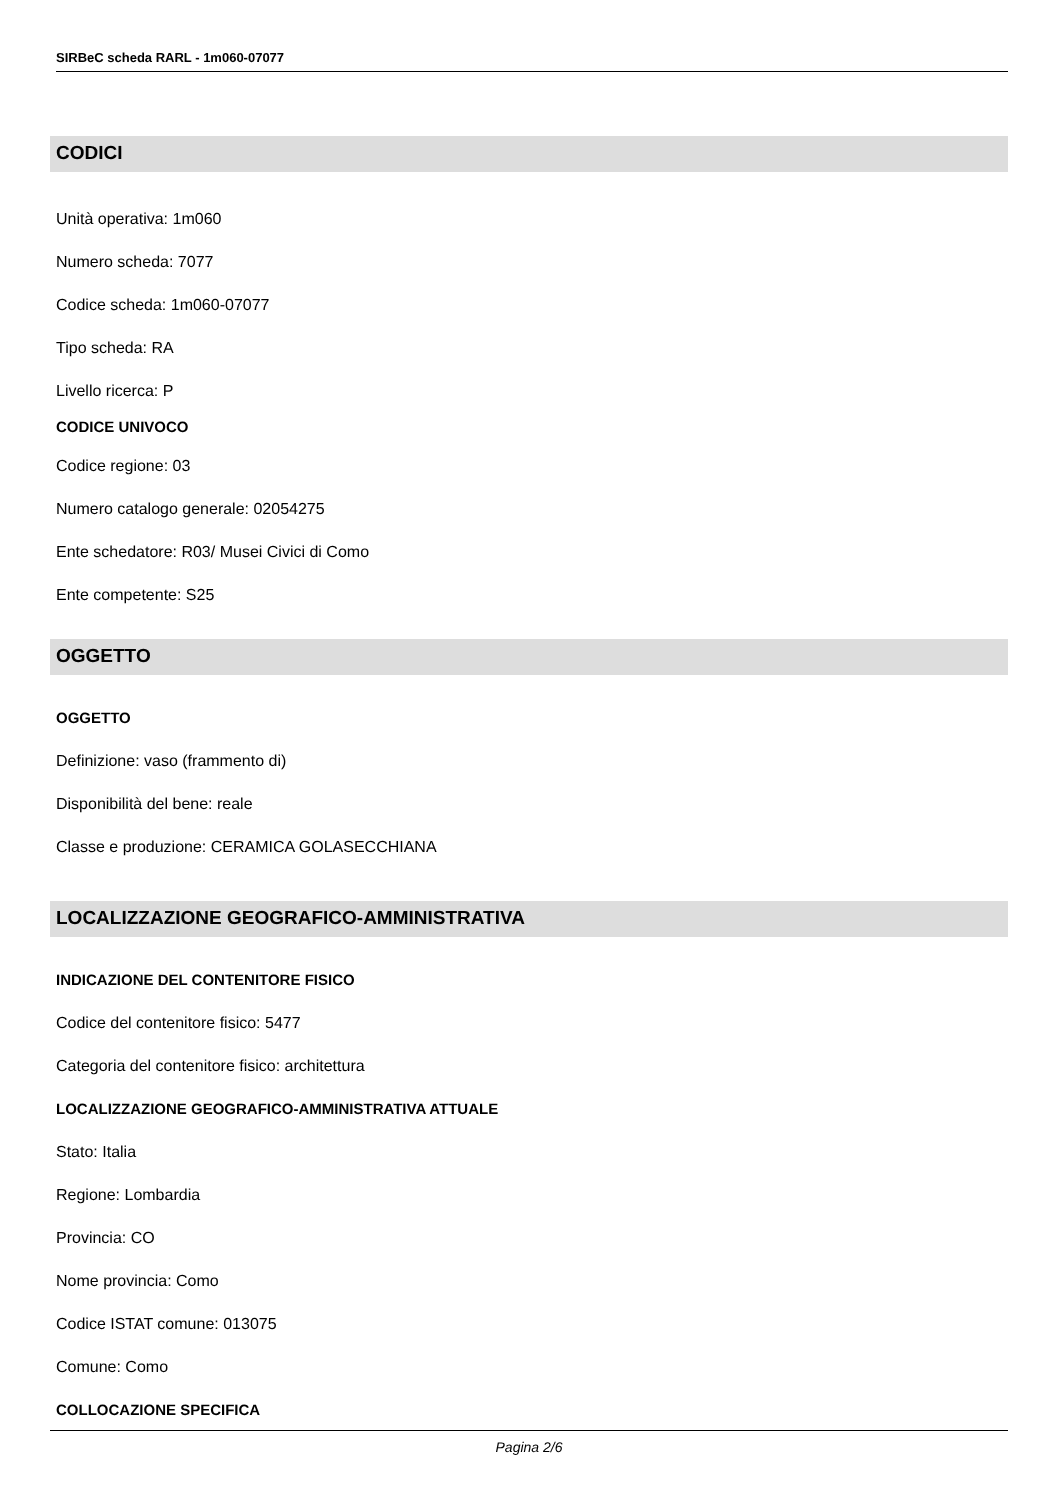SIRBeC scheda RARL - 1m060-07077
CODICI
Unità operativa: 1m060
Numero scheda: 7077
Codice scheda: 1m060-07077
Tipo scheda: RA
Livello ricerca: P
CODICE UNIVOCO
Codice regione: 03
Numero catalogo generale: 02054275
Ente schedatore: R03/ Musei Civici di Como
Ente competente: S25
OGGETTO
OGGETTO
Definizione: vaso (frammento di)
Disponibilità del bene: reale
Classe e produzione: CERAMICA GOLASECCHIANA
LOCALIZZAZIONE GEOGRAFICO-AMMINISTRATIVA
INDICAZIONE DEL CONTENITORE FISICO
Codice del contenitore fisico: 5477
Categoria del contenitore fisico: architettura
LOCALIZZAZIONE GEOGRAFICO-AMMINISTRATIVA ATTUALE
Stato: Italia
Regione: Lombardia
Provincia: CO
Nome provincia: Como
Codice ISTAT comune: 013075
Comune: Como
COLLOCAZIONE SPECIFICA
Pagina 2/6